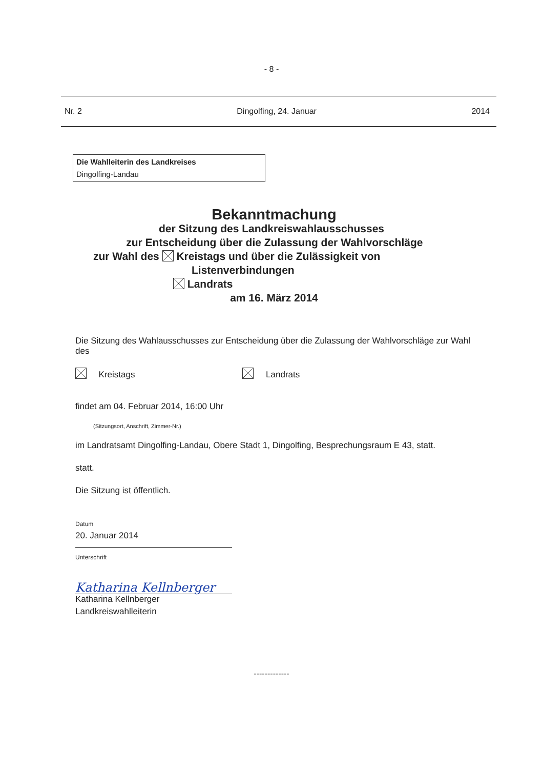- 8 -
Nr. 2 Dingolfing, 24. Januar 2014
Die Wahlleiterin des Landkreises
Dingolfing-Landau
Bekanntmachung
der Sitzung des Landkreiswahlausschusses
zur Entscheidung über die Zulassung der Wahlvorschläge
zur Wahl des Kreistags und über die Zulässigkeit von
Listenverbindungen
Landrats
am 16. März 2014
Die Sitzung des Wahlausschusses zur Entscheidung über die Zulassung der Wahlvorschläge zur Wahl des
Kreistags Landrats
findet am 04. Februar 2014, 16:00 Uhr
(Sitzungsort, Anschrift, Zimmer-Nr.)
im Landratsamt Dingolfing-Landau, Obere Stadt 1, Dingolfing, Besprechungsraum E 43, statt.
statt.
Die Sitzung ist öffentlich.
Datum
20. Januar 2014
Unterschrift
Katharina Kellnberger
Katharina Kellnberger
Landkreiswahlleiterin
-------------